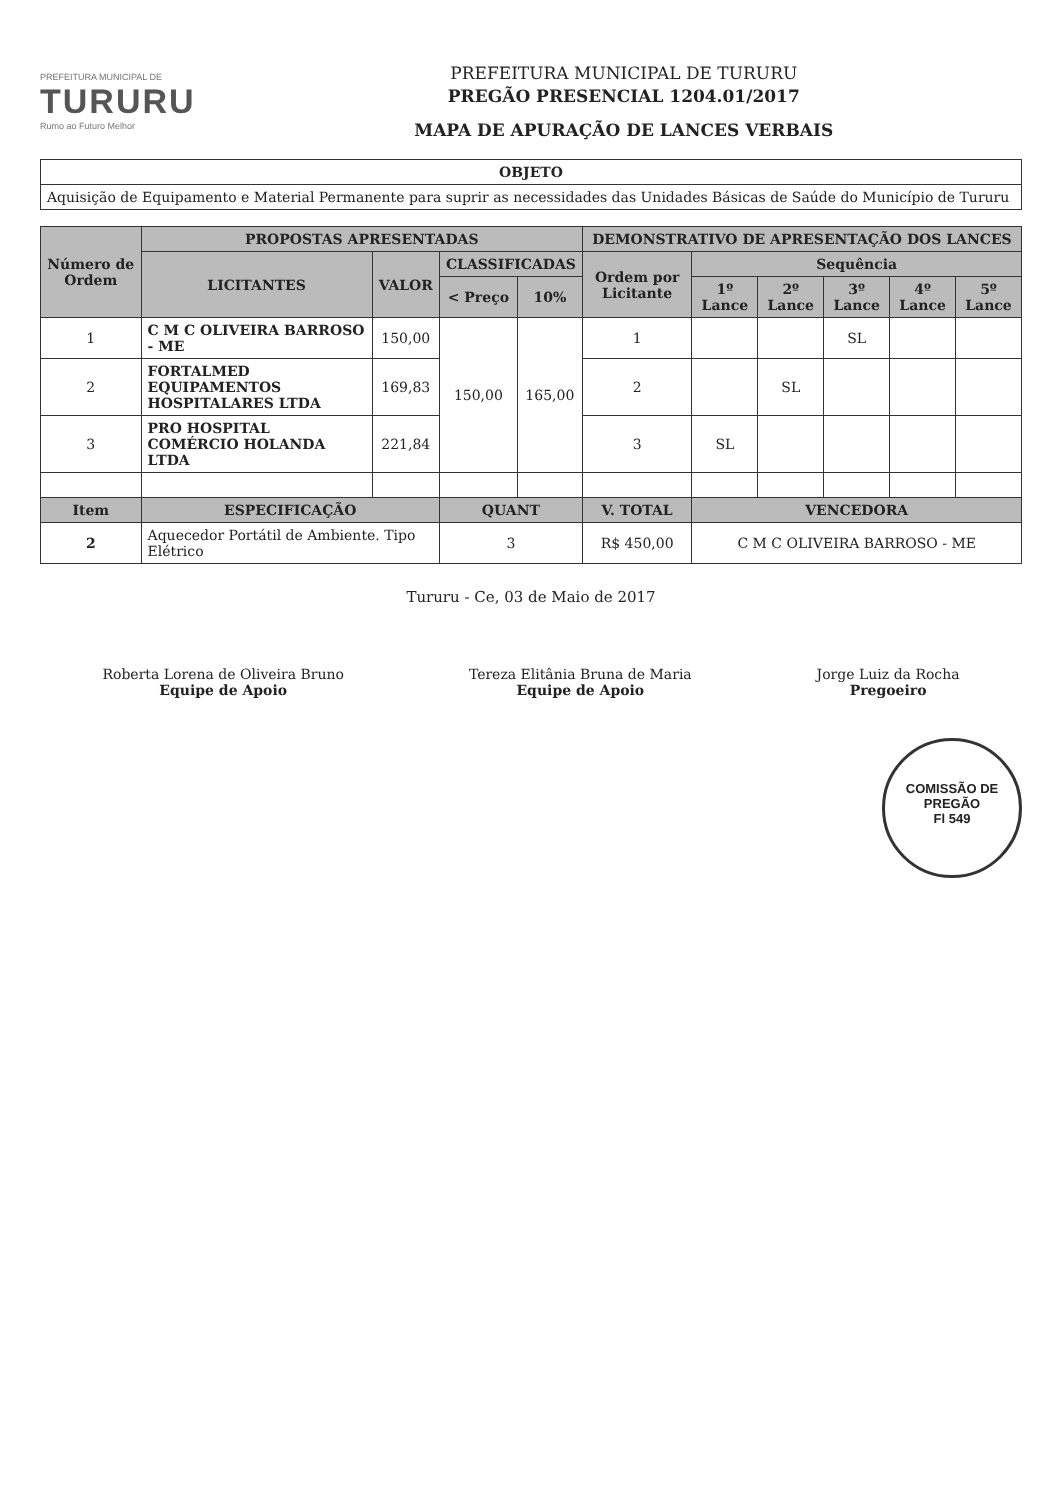PREFEITURA MUNICIPAL DE
TURURU
Rumo ao Futuro Melhor
PREFEITURA MUNICIPAL DE TURURU
PREGÃO PRESENCIAL 1204.01/2017
MAPA DE APURAÇÃO DE LANCES VERBAIS
| OBJETO |
| --- |
| Aquisição de Equipamento e Material Permanente para suprir as necessidades das Unidades Básicas de Saúde do Município de Tururu |
| Número de Ordem | PROPOSTAS APRESENTADAS | | | | DEMONSTRATIVO DE APRESENTAÇÃO DOS LANCES | | | | | |
| --- | --- | --- | --- | --- | --- | --- | --- | --- | --- | --- |
| | LICITANTES | VALOR | CLASSIFICADAS | | Ordem por Licitante | Sequência | | | | |
| | | | < Preço | 10% | | 1º Lance | 2º Lance | 3º Lance | 4º Lance | 5º Lance |
| 1 | C M C OLIVEIRA BARROSO - ME | 150,00 | 150,00 | 165,00 | 1 | | | SL | | |
| 2 | FORTALMED EQUIPAMENTOS HOSPITALARES LTDA | 169,83 | | | 2 | | SL | | | |
| 3 | PRO HOSPITAL COMÉRCIO HOLANDA LTDA | 221,84 | | | 3 | SL | | | | |
| Item | ESPECIFICAÇÃO | | QUANT | | V. TOTAL | VENCEDORA | | | | |
| 2 | Aquecedor Portátil de Ambiente. Tipo Elétrico | | 3 | | R$ 450,00 | C M C OLIVEIRA BARROSO - ME | | | | |
Tururu - Ce, 03 de Maio de 2017
Roberta Lorena de Oliveira Bruno
Equipe de Apoio
Tereza Elitânia Bruna de Maria
Equipe de Apoio
Jorge Luiz da Rocha
Pregoeiro
COMISSÃO DE PREGÃO
Fl 549